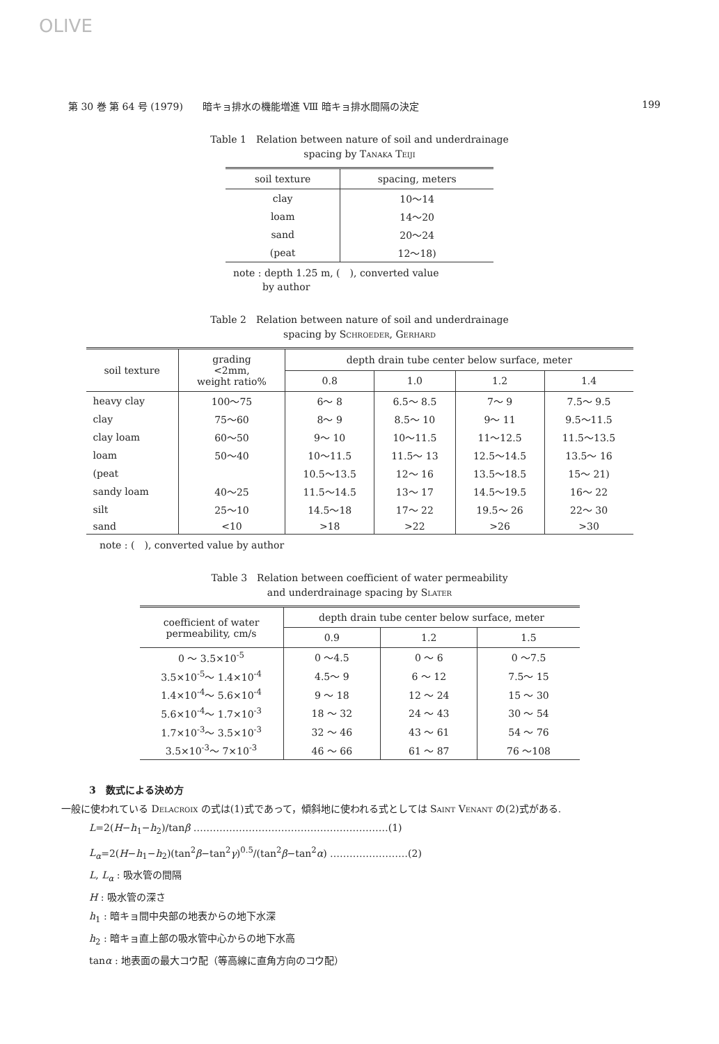OLIVE
第 30 巻 第 64 号 (1979)　　暗キョ排水の機能増進 Ⅷ 暗キョ排水間隔の決定 199
Table 1　Relation between nature of soil and underdrainage
spacing by Tanaka Teiji
| soil texture | spacing, meters |
| --- | --- |
| clay | 10～14 |
| loam | 14～20 |
| sand | 20～24 |
| (peat | 12～18) |
note : depth 1.25 m, (　), converted value
　　　by author
Table 2　Relation between nature of soil and underdrainage
spacing by Schroeder, Gerhard
| soil texture | grading <2mm, weight ratio% | depth drain tube center below surface, meter | | | |
| --- | --- | --- | --- | --- | --- |
| | | 0.8 | 1.0 | 1.2 | 1.4 |
| heavy clay | 100～75 | 6～ 8 | 6.5～ 8.5 | 7～ 9 | 7.5～ 9.5 |
| clay | 75～60 | 8～ 9 | 8.5～ 10 | 9～ 11 | 9.5～11.5 |
| clay loam | 60～50 | 9～ 10 | 10～11.5 | 11～12.5 | 11.5～13.5 |
| loam | 50～40 | 10～11.5 | 11.5～ 13 | 12.5～14.5 | 13.5～ 16 |
| (peat | | 10.5～13.5 | 12～ 16 | 13.5～18.5 | 15～ 21) |
| sandy loam | 40～25 | 11.5～14.5 | 13～ 17 | 14.5～19.5 | 16～ 22 |
| silt | 25～10 | 14.5～18 | 17～ 22 | 19.5～ 26 | 22～ 30 |
| sand | <10 | >18 | >22 | >26 | >30 |
note : (　), converted value by author
Table 3　Relation between coefficient of water permeability
and underdrainage spacing by Slater
| coefficient of water permeability, cm/s | depth drain tube center below surface, meter | | |
| --- | --- | --- | --- |
| | 0.9 | 1.2 | 1.5 |
| 0 ～ 3.5×10<sup>-5</sup> | 0 ～4.5 | 0 ～ 6 | 0 ～7.5 |
| 3.5×10<sup>-5</sup>～ 1.4×10<sup>-4</sup> | 4.5～ 9 | 6 ～ 12 | 7.5～ 15 |
| 1.4×10<sup>-4</sup>～ 5.6×10<sup>-4</sup> | 9 ～ 18 | 12 ～ 24 | 15 ～ 30 |
| 5.6×10<sup>-4</sup>～ 1.7×10<sup>-3</sup> | 18 ～ 32 | 24 ～ 43 | 30 ～ 54 |
| 1.7×10<sup>-3</sup>～ 3.5×10<sup>-3</sup> | 32 ～ 46 | 43 ～ 61 | 54 ～ 76 |
| 3.5×10<sup>-3</sup>～ 7×10<sup>-3</sup> | 46 ～ 66 | 61 ～ 87 | 76 ～108 |
3　数式による決め方
一般に使われている Delacroix の式は(1)式であって，傾斜地に使われる式としては Saint Venant の(2)式がある.
L=2(H−h<sub>1</sub>−h<sub>2</sub>)/tanβ ……………………………………………………(1)
L<sub>α</sub>=2(H−h<sub>1</sub>−h<sub>2</sub>)(tan<sup>2</sup>β−tan<sup>2</sup>γ)<sup>0.5</sup>/(tan<sup>2</sup>β−tan<sup>2</sup>α) ……………………(2)
L, L<sub>α</sub> : 吸水管の間隔
H : 吸水管の深さ
h<sub>1</sub> : 暗キョ間中央部の地表からの地下水深
h<sub>2</sub> : 暗キョ直上部の吸水管中心からの地下水高
tanα : 地表面の最大コウ配（等高線に直角方向のコウ配）